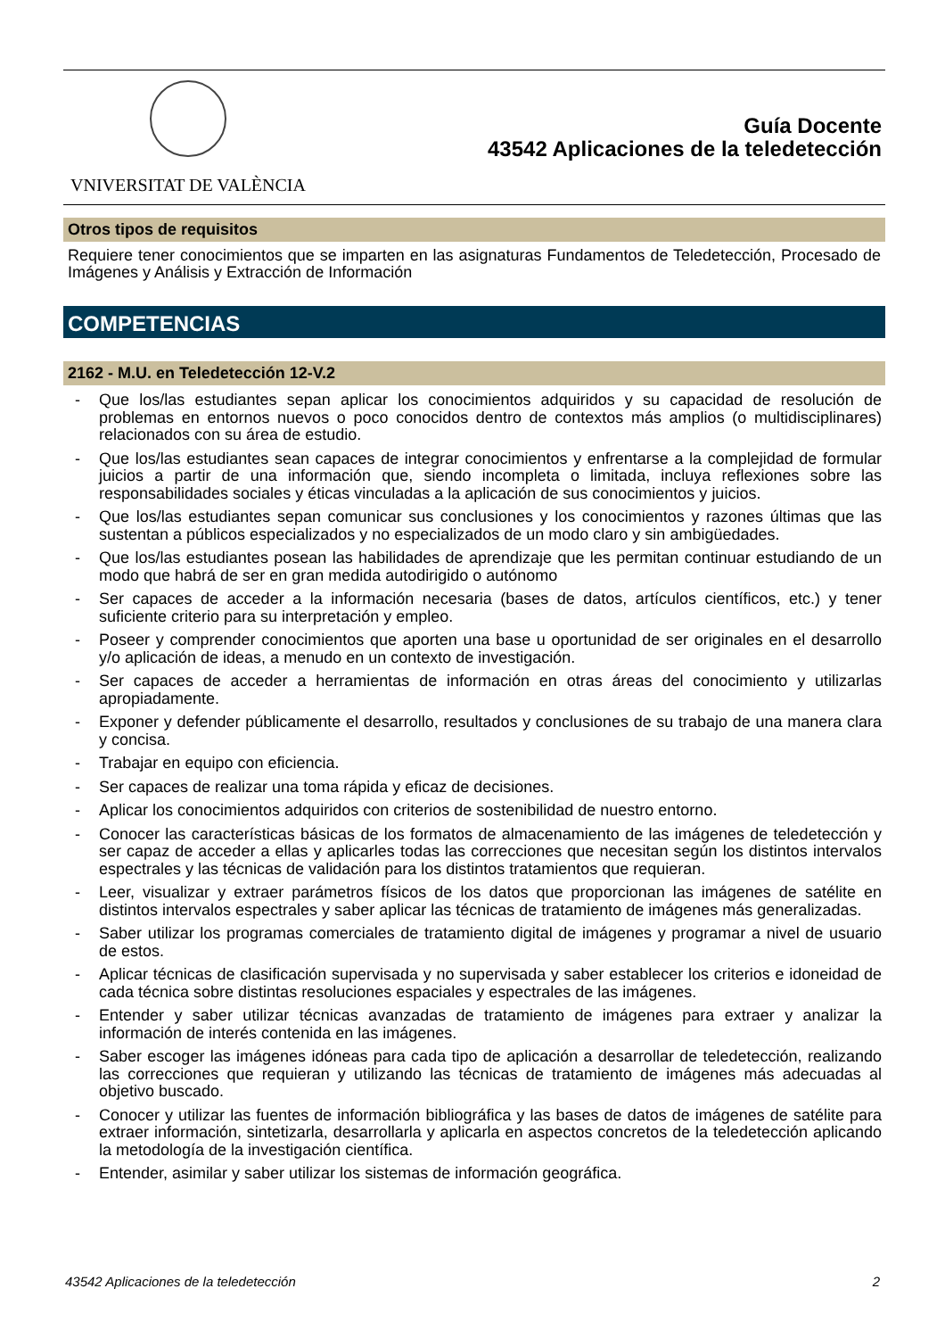VNIVERSITAT DE VALÈNCIA
Guía Docente
43542 Aplicaciones de la teledetección
Otros tipos de requisitos
Requiere tener conocimientos que se imparten en las asignaturas Fundamentos de Teledetección, Procesado de Imágenes y Análisis y Extracción de Información
COMPETENCIAS
2162 - M.U. en Teledetección 12-V.2
- Que los/las estudiantes sepan aplicar los conocimientos adquiridos y su capacidad de resolución de problemas en entornos nuevos o poco conocidos dentro de contextos más amplios (o multidisciplinares) relacionados con su área de estudio.
- Que los/las estudiantes sean capaces de integrar conocimientos y enfrentarse a la complejidad de formular juicios a partir de una información que, siendo incompleta o limitada, incluya reflexiones sobre las responsabilidades sociales y éticas vinculadas a la aplicación de sus conocimientos y juicios.
- Que los/las estudiantes sepan comunicar sus conclusiones y los conocimientos y razones últimas que las sustentan a públicos especializados y no especializados de un modo claro y sin ambigüedades.
- Que los/las estudiantes posean las habilidades de aprendizaje que les permitan continuar estudiando de un modo que habrá de ser en gran medida autodirigido o autónomo
- Ser capaces de acceder a la información necesaria (bases de datos, artículos científicos, etc.) y tener suficiente criterio para su interpretación y empleo.
- Poseer y comprender conocimientos que aporten una base u oportunidad de ser originales en el desarrollo y/o aplicación de ideas, a menudo en un contexto de investigación.
- Ser capaces de acceder a herramientas de información en otras áreas del conocimiento y utilizarlas apropiadamente.
- Exponer y defender públicamente el desarrollo, resultados y conclusiones de su trabajo de una manera clara y concisa.
- Trabajar en equipo con eficiencia.
- Ser capaces de realizar una toma rápida y eficaz de decisiones.
- Aplicar los conocimientos adquiridos con criterios de sostenibilidad de nuestro entorno.
- Conocer las características básicas de los formatos de almacenamiento de las imágenes de teledetección y ser capaz de acceder a ellas y aplicarles todas las correcciones que necesitan según los distintos intervalos espectrales y las técnicas de validación para los distintos tratamientos que requieran.
- Leer, visualizar y extraer parámetros físicos de los datos que proporcionan las imágenes de satélite en distintos intervalos espectrales y saber aplicar las técnicas de tratamiento de imágenes más generalizadas.
- Saber utilizar los programas comerciales de tratamiento digital de imágenes y programar a nivel de usuario de estos.
- Aplicar técnicas de clasificación supervisada y no supervisada y saber establecer los criterios e idoneidad de cada técnica sobre distintas resoluciones espaciales y espectrales de las imágenes.
- Entender y saber utilizar técnicas avanzadas de tratamiento de imágenes para extraer y analizar la información de interés contenida en las imágenes.
- Saber escoger las imágenes idóneas para cada tipo de aplicación a desarrollar de teledetección, realizando las correcciones que requieran y utilizando las técnicas de tratamiento de imágenes más adecuadas al objetivo buscado.
- Conocer y utilizar las fuentes de información bibliográfica y las bases de datos de imágenes de satélite para extraer información, sintetizarla, desarrollarla y aplicarla en aspectos concretos de la teledetección aplicando la metodología de la investigación científica.
- Entender, asimilar y saber utilizar los sistemas de información geográfica.
43542 Aplicaciones de la teledetección 2